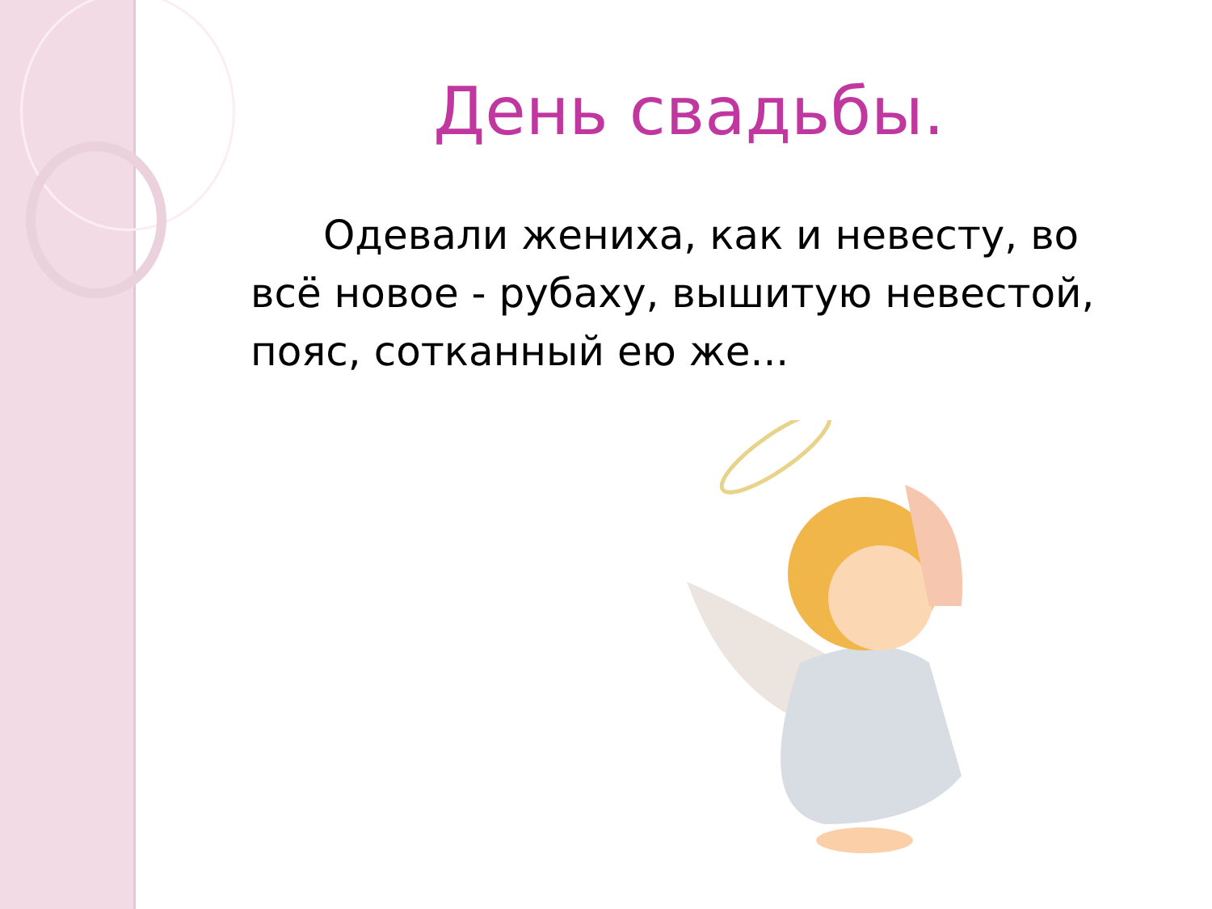День свадьбы.
Одевали жениха, как и невесту, во всё новое - рубаху, вышитую невестой, пояс, сотканный ею же...